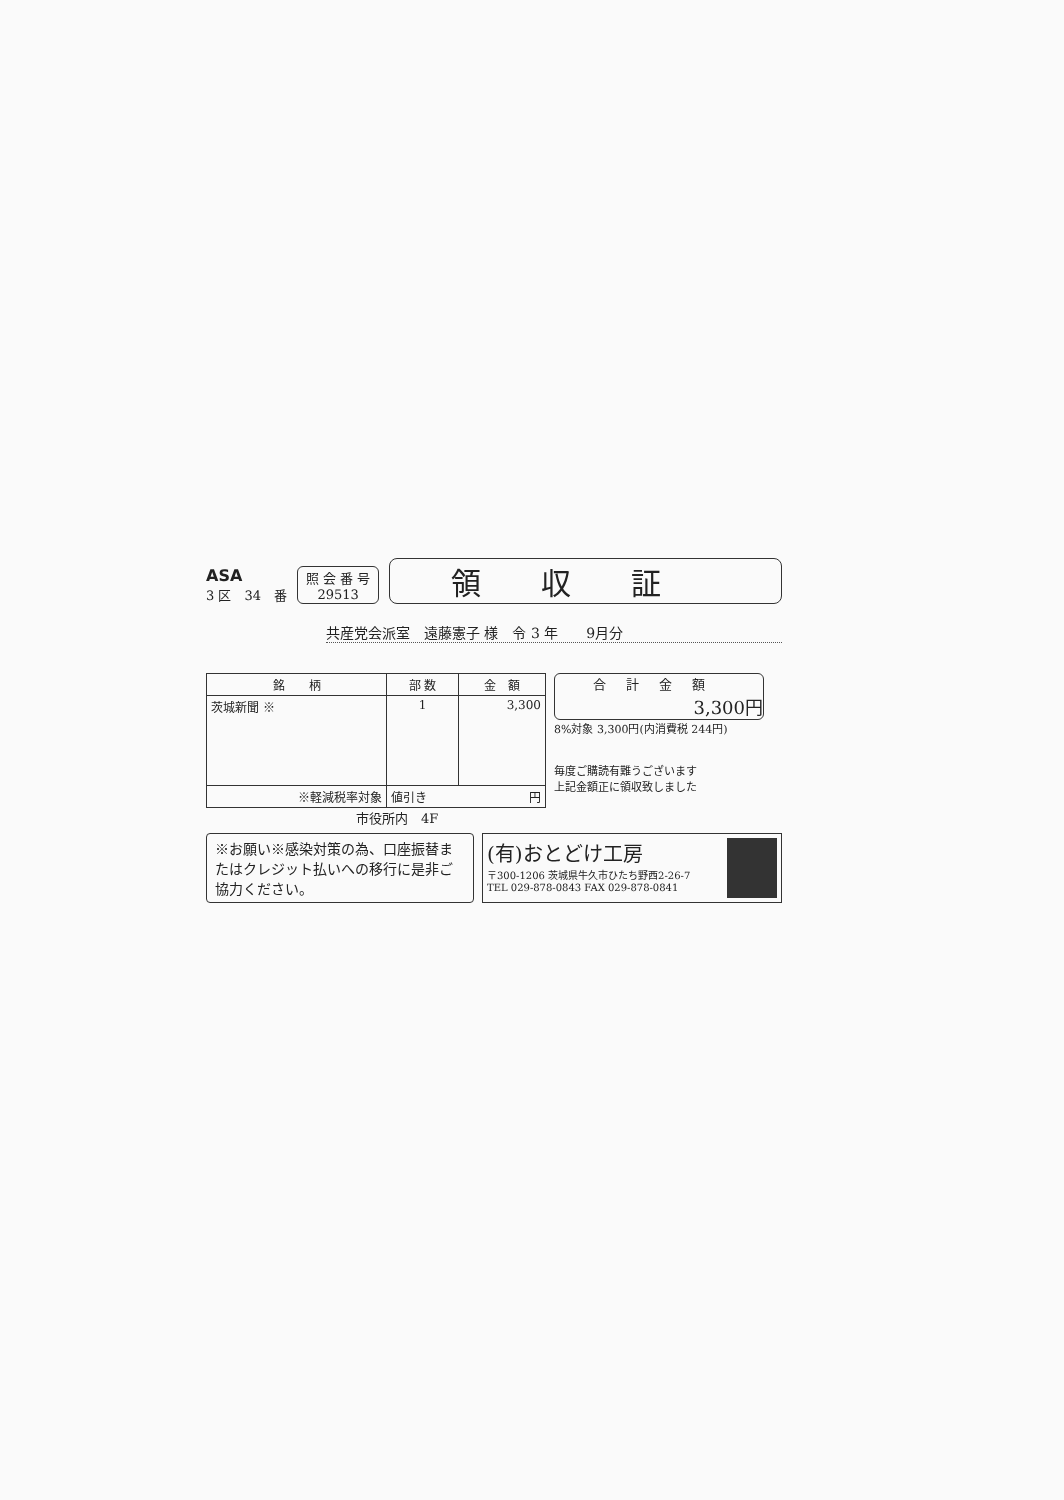ASA
3 区　34　番
照 会 番 号
29513
領収証
共産党会派室　遠藤憲子 様　令 3 年　　9月分
| 銘 柄 | 部 数 | 金 額 |
| --- | --- | --- |
| 茨城新聞 ※ | 1 | 3,300 |
| ※軽減税率対象 | 値引き 円 | |
合計金額
3,300円
8%対象 3,300円(内消費税 244円)
毎度ご購読有難うございます
上記金額正に領収致しました
市役所内　4F
※お願い※感染対策の為、口座振替またはクレジット払いへの移行に是非ご協力ください。
(有)おとどけ工房
〒300-1206 茨城県牛久市ひたち野西2-26-7
TEL 029-878-0843 FAX 029-878-0841